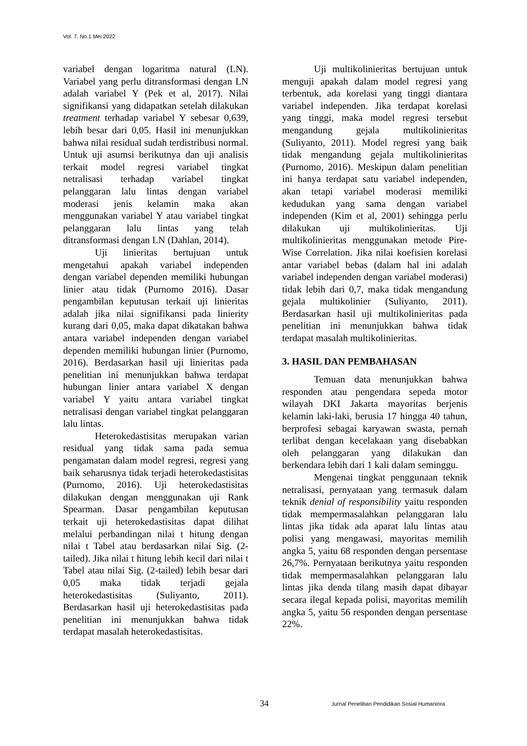Vol. 7. No.1 Mei 2022
variabel dengan logaritma natural (LN). Variabel yang perlu ditransformasi dengan LN adalah variabel Y (Pek et al, 2017). Nilai signifikansi yang didapatkan setelah dilakukan treatment terhadap variabel Y sebesar 0,639, lebih besar dari 0,05. Hasil ini menunjukkan bahwa nilai residual sudah terdistribusi normal. Untuk uji asumsi berikutnya dan uji analisis terkait model regresi variabel tingkat netralisasi terhadap variabel tingkat pelanggaran lalu lintas dengan variabel moderasi jenis kelamin maka akan menggunakan variabel Y atau variabel tingkat pelanggaran lalu lintas yang telah ditransformasi dengan LN (Dahlan, 2014).
Uji linieritas bertujuan untuk mengetahui apakah variabel independen dengan variabel dependen memiliki hubungan linier atau tidak (Purnomo 2016). Dasar pengambilan keputusan terkait uji linieritas adalah jika nilai signifikansi pada linierity kurang dari 0,05, maka dapat dikatakan bahwa antara variabel independen dengan variabel dependen memiliki hubungan linier (Purnomo, 2016). Berdasarkan hasil uji linieritas pada penelitian ini menunjukkan bahwa terdapat hubungan linier antara variabel X dengan variabel Y yaitu antara variabel tingkat netralisasi dengan variabel tingkat pelanggaran lalu lintas.
Heterokedastisitas merupakan varian residual yang tidak sama pada semua pengamatan dalam model regresi, regresi yang baik seharusnya tidak terjadi heterokedastisitas (Purnomo, 2016). Uji heterokedastisitas dilakukan dengan menggunakan uji Rank Spearman. Dasar pengambilan keputusan terkait uji heterokedastisitas dapat dilihat melalui perbandingan nilai t hitung dengan nilai t Tabel atau berdasarkan nilai Sig. (2-tailed). Jika nilai t hitung lebih kecil dari nilai t Tabel atau nilai Sig. (2-tailed) lebih besar dari 0,05 maka tidak terjadi gejala heterokedastisitas (Suliyanto, 2011). Berdasarkan hasil uji heterokedastisitas pada penelitian ini menunjukkan bahwa tidak terdapat masalah heterokedastisitas.
Uji multikolinieritas bertujuan untuk menguji apakah dalam model regresi yang terbentuk, ada korelasi yang tinggi diantara variabel independen. Jika terdapat korelasi yang tinggi, maka model regresi tersebut mengandung gejala multikolinieritas (Suliyanto, 2011). Model regresi yang baik tidak mengandung gejala multikolinieritas (Purnomo, 2016). Meskipun dalam penelitian ini hanya terdapat satu variabel independen, akan tetapi variabel moderasi memiliki kedudukan yang sama dengan variabel independen (Kim et al, 2001) sehingga perlu dilakukan uji multikolinieritas. Uji multikolinieritas menggunakan metode Pire-Wise Correlation. Jika nilai koefisien korelasi antar variabel bebas (dalam hal ini adalah variabel independen dengan variabel moderasi) tidak lebih dari 0,7, maka tidak mengandung gejala multikolinier (Suliyanto, 2011). Berdasarkan hasil uji multikolinieritas pada penelitian ini menunjukkan bahwa tidak terdapat masalah multikolinieritas.
3. HASIL DAN PEMBAHASAN
Temuan data menunjukkan bahwa responden atau pengendara sepeda motor wilayah DKI Jakarta mayoritas berjenis kelamin laki-laki, berusia 17 hingga 40 tahun, berprofesi sebagai karyawan swasta, pernah terlibat dengan kecelakaan yang disebabkan oleh pelanggaran yang dilakukan dan berkendara lebih dari 1 kali dalam seminggu.
Mengenai tingkat penggunaan teknik netralisasi, pernyataan yang termasuk dalam teknik denial of responsibility yaitu responden tidak mempermasalahkan pelanggaran lalu lintas jika tidak ada aparat lalu lintas atau polisi yang mengawasi, mayoritas memilih angka 5, yaitu 68 responden dengan persentase 26,7%. Pernyataan berikutnya yaitu responden tidak mempermasalahkan pelanggaran lalu lintas jika denda tilang masih dapat dibayar secara ilegal kepada polisi, mayoritas memilih angka 5, yaitu 56 responden dengan persentase 22%.
34 Jurnal Penelitian Pendidikan Sosial Humaniora